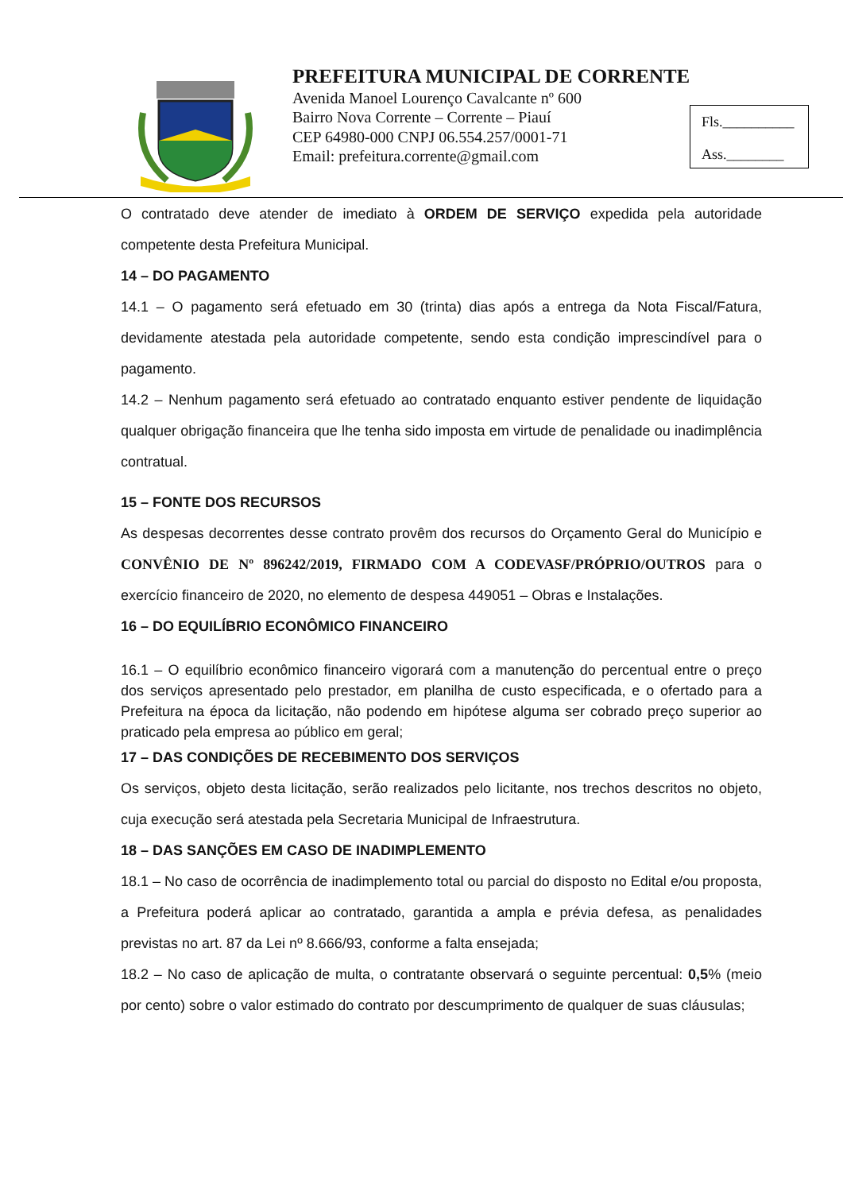PREFEITURA MUNICIPAL DE CORRENTE
Avenida Manoel Lourenço Cavalcante nº 600
Bairro Nova Corrente – Corrente – Piauí
CEP 64980-000 CNPJ 06.554.257/0001-71
Email: prefeitura.corrente@gmail.com
Fls.__________
Ass.________
O contratado deve atender de imediato à ORDEM DE SERVIÇO expedida pela autoridade competente desta Prefeitura Municipal.
14 – DO PAGAMENTO
14.1 – O pagamento será efetuado em 30 (trinta) dias após a entrega da Nota Fiscal/Fatura, devidamente atestada pela autoridade competente, sendo esta condição imprescindível para o pagamento.
14.2 – Nenhum pagamento será efetuado ao contratado enquanto estiver pendente de liquidação qualquer obrigação financeira que lhe tenha sido imposta em virtude de penalidade ou inadimplência contratual.
15 – FONTE DOS RECURSOS
As despesas decorrentes desse contrato provêm dos recursos do Orçamento Geral do Município e CONVÊNIO DE Nº 896242/2019, FIRMADO COM A CODEVASF/PRÓPRIO/OUTROS para o exercício financeiro de 2020, no elemento de despesa 449051 – Obras e Instalações.
16 – DO EQUILÍBRIO ECONÔMICO FINANCEIRO
16.1 – O equilíbrio econômico financeiro vigorará com a manutenção do percentual entre o preço dos serviços apresentado pelo prestador, em planilha de custo especificada, e o ofertado para a Prefeitura na época da licitação, não podendo em hipótese alguma ser cobrado preço superior ao praticado pela empresa ao público em geral;
17 – DAS CONDIÇÕES DE RECEBIMENTO DOS SERVIÇOS
Os serviços, objeto desta licitação, serão realizados pelo licitante, nos trechos descritos no objeto, cuja execução será atestada pela Secretaria Municipal de Infraestrutura.
18 – DAS SANÇÕES EM CASO DE INADIMPLEMENTO
18.1 – No caso de ocorrência de inadimplemento total ou parcial do disposto no Edital e/ou proposta, a Prefeitura poderá aplicar ao contratado, garantida a ampla e prévia defesa, as penalidades previstas no art. 87 da Lei nº 8.666/93, conforme a falta ensejada;
18.2 – No caso de aplicação de multa, o contratante observará o seguinte percentual: 0,5% (meio por cento) sobre o valor estimado do contrato por descumprimento de qualquer de suas cláusulas;